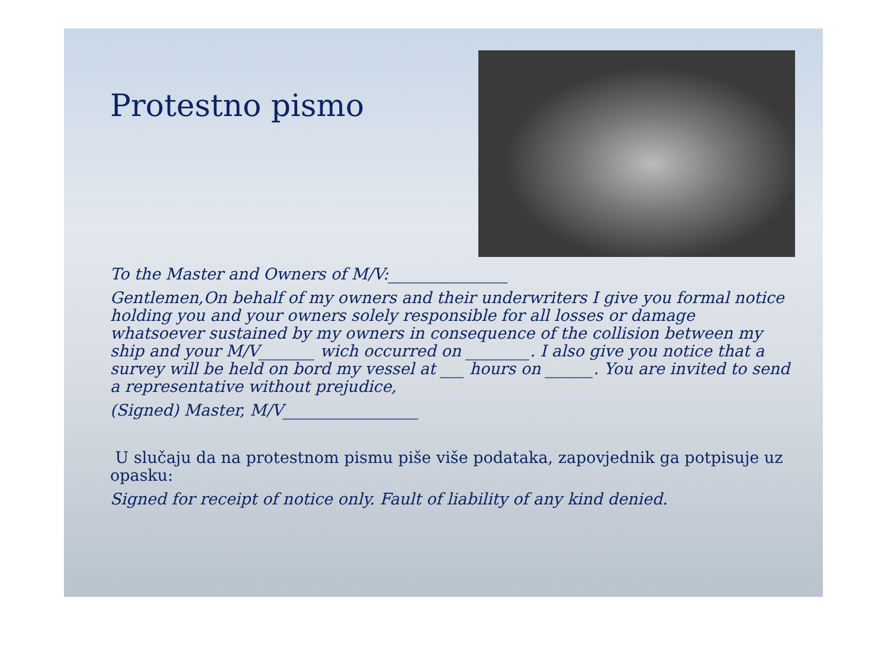Protestno pismo
To the Master and Owners of M/V:_______________
Gentlemen,On behalf of my owners and their underwriters I give you formal notice holding you and your owners solely responsible for all losses or damage whatsoever sustained by my owners in consequence of the collision between my ship and your M/V_______ wich occurred on ________. I also give you notice that a survey will be held on bord my vessel at ___ hours on ______. You are invited to send a representative without prejudice,
(Signed) Master, M/V_________________
U slučaju da na protestnom pismu piše više podataka, zapovjednik ga potpisuje uz opasku:
Signed for receipt of notice only. Fault of liability of any kind denied.